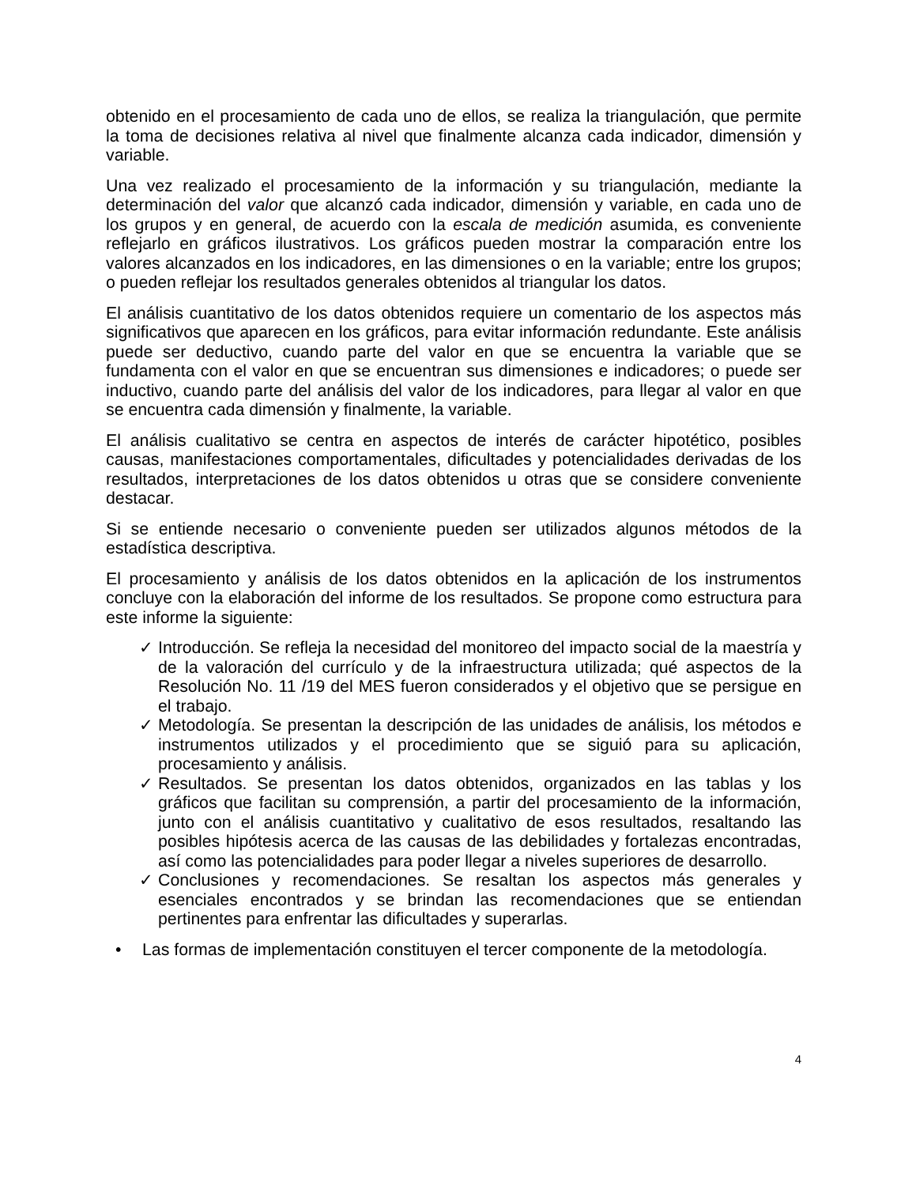obtenido en el procesamiento de cada uno de ellos, se realiza la triangulación, que permite la toma de decisiones relativa al nivel que finalmente alcanza cada indicador, dimensión y variable.
Una vez realizado el procesamiento de la información y su triangulación, mediante la determinación del valor que alcanzó cada indicador, dimensión y variable, en cada uno de los grupos y en general, de acuerdo con la escala de medición asumida, es conveniente reflejarlo en gráficos ilustrativos. Los gráficos pueden mostrar la comparación entre los valores alcanzados en los indicadores, en las dimensiones o en la variable; entre los grupos; o pueden reflejar los resultados generales obtenidos al triangular los datos.
El análisis cuantitativo de los datos obtenidos requiere un comentario de los aspectos más significativos que aparecen en los gráficos, para evitar información redundante. Este análisis puede ser deductivo, cuando parte del valor en que se encuentra la variable que se fundamenta con el valor en que se encuentran sus dimensiones e indicadores; o puede ser inductivo, cuando parte del análisis del valor de los indicadores, para llegar al valor en que se encuentra cada dimensión y finalmente, la variable.
El análisis cualitativo se centra en aspectos de interés de carácter hipotético, posibles causas, manifestaciones comportamentales, dificultades y potencialidades derivadas de los resultados, interpretaciones de los datos obtenidos u otras que se considere conveniente destacar.
Si se entiende necesario o conveniente pueden ser utilizados algunos métodos de la estadística descriptiva.
El procesamiento y análisis de los datos obtenidos en la aplicación de los instrumentos concluye con la elaboración del informe de los resultados. Se propone como estructura para este informe la siguiente:
✓ Introducción. Se refleja la necesidad del monitoreo del impacto social de la maestría y de la valoración del currículo y de la infraestructura utilizada; qué aspectos de la Resolución No. 11 /19 del MES fueron considerados y el objetivo que se persigue en el trabajo.
✓ Metodología. Se presentan la descripción de las unidades de análisis, los métodos e instrumentos utilizados y el procedimiento que se siguió para su aplicación, procesamiento y análisis.
✓ Resultados. Se presentan los datos obtenidos, organizados en las tablas y los gráficos que facilitan su comprensión, a partir del procesamiento de la información, junto con el análisis cuantitativo y cualitativo de esos resultados, resaltando las posibles hipótesis acerca de las causas de las debilidades y fortalezas encontradas, así como las potencialidades para poder llegar a niveles superiores de desarrollo.
✓ Conclusiones y recomendaciones. Se resaltan los aspectos más generales y esenciales encontrados y se brindan las recomendaciones que se entiendan pertinentes para enfrentar las dificultades y superarlas.
• Las formas de implementación constituyen el tercer componente de la metodología.
4